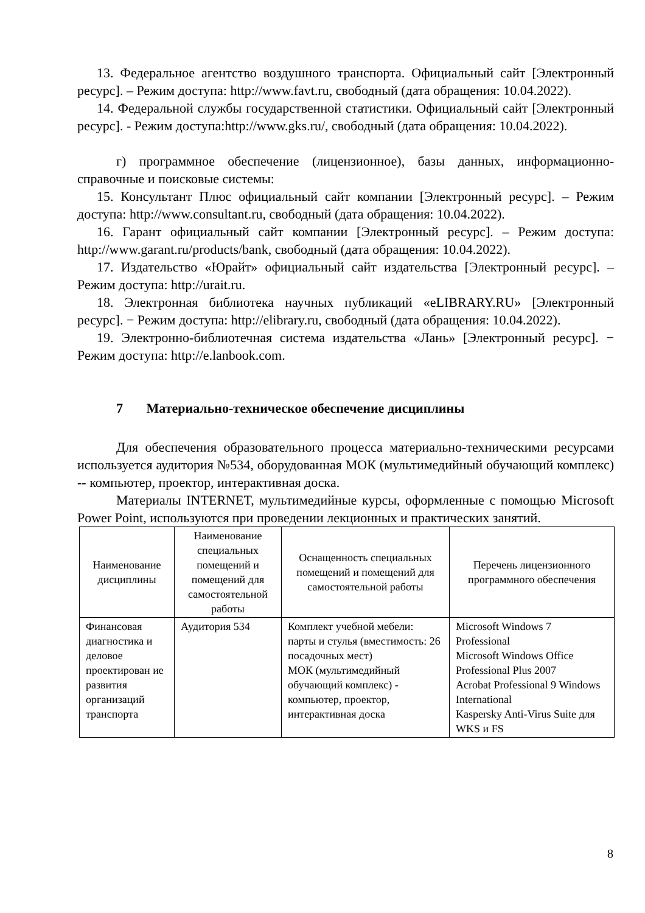13. Федеральное агентство воздушного транспорта. Официальный сайт [Электронный ресурс]. – Режим доступа: http://www.favt.ru, свободный (дата обращения: 10.04.2022).
14. Федеральной службы государственной статистики. Официальный сайт [Электронный ресурс]. - Режим доступа:http://www.gks.ru/, свободный (дата обращения: 10.04.2022).
г) программное обеспечение (лицензионное), базы данных, информационно-справочные и поисковые системы:
15. Консультант Плюс официальный сайт компании [Электронный ресурс]. – Режим доступа: http://www.consultant.ru, свободный (дата обращения: 10.04.2022).
16. Гарант официальный сайт компании [Электронный ресурс]. – Режим доступа: http://www.garant.ru/products/bank, свободный (дата обращения: 10.04.2022).
17. Издательство «Юрайт» официальный сайт издательства [Электронный ресурс]. – Режим доступа: http://urait.ru.
18. Электронная библиотека научных публикаций «eLIBRARY.RU» [Электронный ресурс]. − Режим доступа: http://elibrary.ru, свободный (дата обращения: 10.04.2022).
19. Электронно-библиотечная система издательства «Лань» [Электронный ресурс]. − Режим доступа: http://e.lanbook.com.
7 Материально-техническое обеспечение дисциплины
Для обеспечения образовательного процесса материально-техническими ресурсами используется аудитория №534, оборудованная МОК (мультимедийный обучающий комплекс) -- компьютер, проектор, интерактивная доска.
Материалы INTERNET, мультимедийные курсы, оформленные с помощью Microsoft Power Point, используются при проведении лекционных и практических занятий.
| Наименование дисциплины | Наименование специальных помещений и помещений для самостоятельной работы | Оснащенность специальных помещений и помещений для самостоятельной работы | Перечень лицензионного программного обеспечения |
| --- | --- | --- | --- |
| Финансовая диагностика и деловое проектирован ие развития организаций транспорта | Аудитория 534 | Комплект учебной мебели: парты и стулья (вместимость: 26 посадочных мест) МОК (мультимедийный обучающий комплекс) - компьютер, проектор, интерактивная доска | Microsoft Windows 7 Professional Microsoft Windows Office Professional Plus 2007 Acrobat Professional 9 Windows International Kaspersky Anti-Virus Suite для WKS и FS |
8